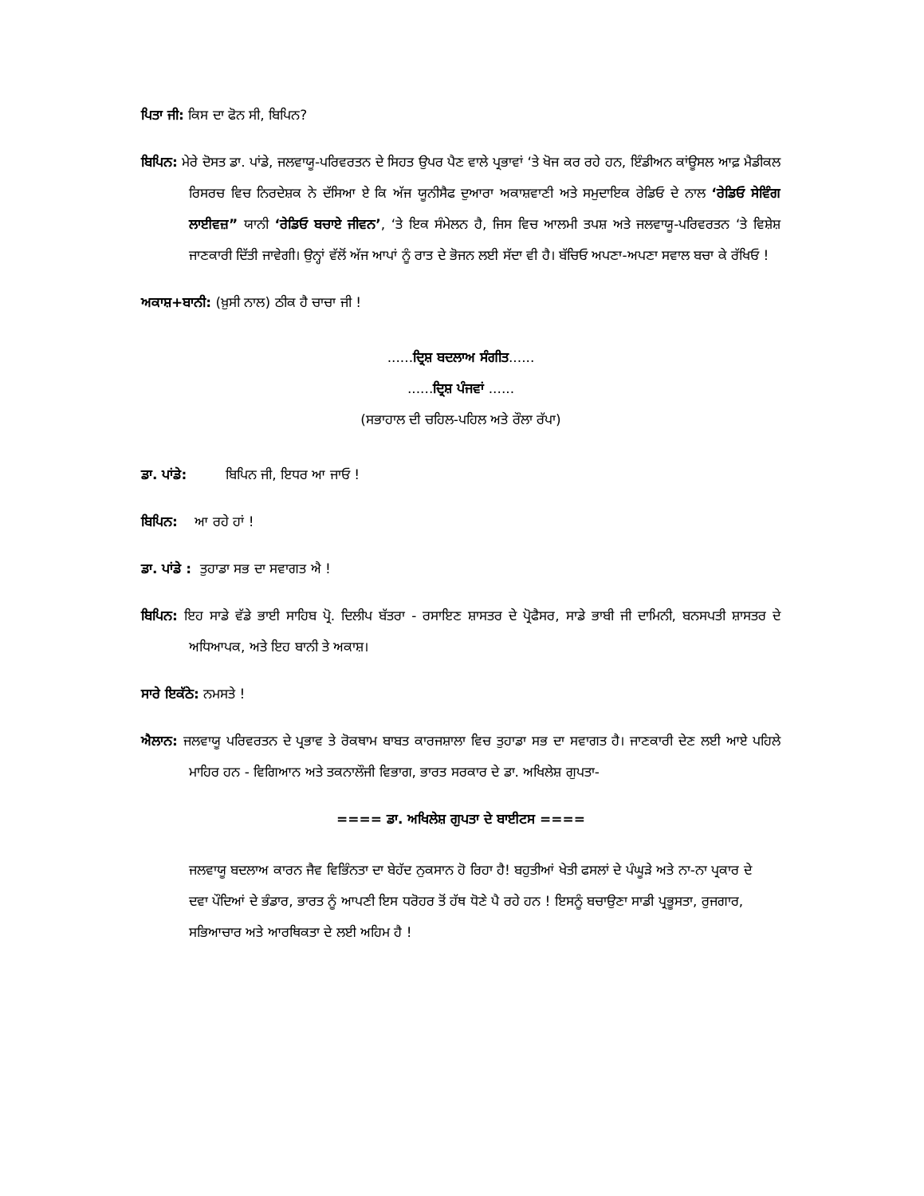ਪਿਤਾ ਜੀ: ਕਿਸ ਦਾ ਫੋਨ ਸੀ, ਬਿਪਿਨ?
ਬਿਪਿਨ: ਮੇਰੇ ਦੋਸਤ ਡਾ. ਪਾਂਡੇ, ਜਲਵਾਯੂ-ਪਰਿਵਰਤਨ ਦੇ ਸਿਹਤ ਉਪਰ ਪੈਣ ਵਾਲੇ ਪ੍ਰਭਾਵਾਂ ‘ਤੇ ਖੋਜ ਕਰ ਰਹੇ ਹਨ, ਇੰਡੀਅਨ ਕਾਂਊਸਲ ਆਫ਼ ਮੈਡੀਕਲ ਰਿਸਰਚ ਵਿਚ ਨਿਰਦੇਸ਼ਕ ਨੇ ਦੱਸਿਆ ਏ ਕਿ ਅੱਜ ਯੂਨੀਸੈਫ ਦੁਆਰਾ ਅਕਾਸ਼ਵਾਣੀ ਅਤੇ ਸਮੁਦਾਇਕ ਰੇਡਿਓ ਦੇ ਨਾਲ ‘ਰੇਡਿਓ ਸੇਵਿੰਗ ਲਾਈਵਜ਼” ਯਾਨੀ ‘ਰੇਡਿਓ ਬਚਾਏ ਜੀਵਨ’, ‘ਤੇ ਇਕ ਸੰਮੇਲਨ ਹੈ, ਜਿਸ ਵਿਚ ਆਲਮੀ ਤਪਸ਼ ਅਤੇ ਜਲਵਾਯੂ-ਪਰਿਵਰਤਨ ‘ਤੇ ਵਿਸ਼ੇਸ਼ ਜਾਣਕਾਰੀ ਦਿੱਤੀ ਜਾਵੇਗੀ। ਉਨ੍ਹਾਂ ਵੱਲੋਂ ਅੱਜ ਆਪਾਂ ਨੂੰ ਰਾਤ ਦੇ ਭੋਜਨ ਲਈ ਸੱਦਾ ਵੀ ਹੈ। ਬੱਚਿਓ ਅਪਣਾ-ਅਪਣਾ ਸਵਾਲ ਬਚਾ ਕੇ ਰੱਖਿਓ !
ਅਕਾਸ਼+ਬਾਨੀ: (ਖ਼ੁਸੀ ਨਾਲ) ਠੀਕ ਹੈ ਚਾਚਾ ਜੀ !
......ਦ੍ਰਿਸ਼ ਬਦਲਾਅ ਸੰਗੀਤ......
......ਦ੍ਰਿਸ਼ ਪੰਜਵਾਂ ......
(ਸਭਾਹਾਲ ਦੀ ਚਹਿਲ-ਪਹਿਲ ਅਤੇ ਰੌਲਾ ਰੱਪਾ)
ਡਾ. ਪਾਂਡੇ: ਬਿਪਿਨ ਜੀ, ਇਧਰ ਆ ਜਾਓ !
ਬਿਪਿਨ: ਆ ਰਹੇ ਹਾਂ !
ਡਾ. ਪਾਂਡੇ : ਤੁਹਾਡਾ ਸਭ ਦਾ ਸਵਾਗਤ ਐ !
ਬਿਪਿਨ: ਇਹ ਸਾਡੇ ਵੱਡੇ ਭਾਈ ਸਾਹਿਬ ਪ੍ਰੋ. ਦਿਲੀਪ ਬੱਤਰਾ - ਰਸਾਇਣ ਸ਼ਾਸਤਰ ਦੇ ਪ੍ਰੋਫੈਸਰ, ਸਾਡੇ ਭਾਬੀ ਜੀ ਦਾਮਿਨੀ, ਬਨਸਪਤੀ ਸ਼ਾਸਤਰ ਦੇ ਅਧਿਆਪਕ, ਅਤੇ ਇਹ ਬਾਨੀ ਤੇ ਅਕਾਸ਼।
ਸਾਰੇ ਇਕੱਠੇ: ਨਮਸਤੇ !
ਐਲਾਨ: ਜਲਵਾਯੂ ਪਰਿਵਰਤਨ ਦੇ ਪ੍ਰਭਾਵ ਤੇ ਰੋਕਥਾਮ ਬਾਬਤ ਕਾਰਜਸ਼ਾਲਾ ਵਿਚ ਤੁਹਾਡਾ ਸਭ ਦਾ ਸਵਾਗਤ ਹੈ। ਜਾਣਕਾਰੀ ਦੇਣ ਲਈ ਆਏ ਪਹਿਲੇ ਮਾਹਿਰ ਹਨ - ਵਿਗਿਆਨ ਅਤੇ ਤਕਨਾਲੌਜੀ ਵਿਭਾਗ, ਭਾਰਤ ਸਰਕਾਰ ਦੇ ਡਾ. ਅਖਿਲੇਸ਼ ਗੁਪਤਾ-
==== ਡਾ. ਅਖਿਲੇਸ਼ ਗੁਪਤਾ ਦੇ ਬਾਈਟਸ ====
ਜਲਵਾਯੂ ਬਦਲਾਅ ਕਾਰਨ ਜੈਵ ਵਿਭਿੰਨਤਾ ਦਾ ਬੇਹੱਦ ਨੁਕਸਾਨ ਹੋ ਰਿਹਾ ਹੈ! ਬਹੁਤੀਆਂ ਖੇਤੀ ਫਸਲਾਂ ਦੇ ਪੰਘੂੜੇ ਅਤੇ ਨਾ-ਨਾ ਪ੍ਰਕਾਰ ਦੇ ਦਵਾ ਪੌਦਿਆਂ ਦੇ ਭੰਡਾਰ, ਭਾਰਤ ਨੂੰ ਆਪਣੀ ਇਸ ਧਰੋਹਰ ਤੋਂ ਹੱਥ ਧੋਣੇ ਪੈ ਰਹੇ ਹਨ ! ਇਸਨੂੰ ਬਚਾਉਣਾ ਸਾਡੀ ਪ੍ਰਭੂਸਤਾ, ਰੁਜਗਾਰ, ਸਭਿਆਚਾਰ ਅਤੇ ਆਰਥਿਕਤਾ ਦੇ ਲਈ ਅਹਿਮ ਹੈ !